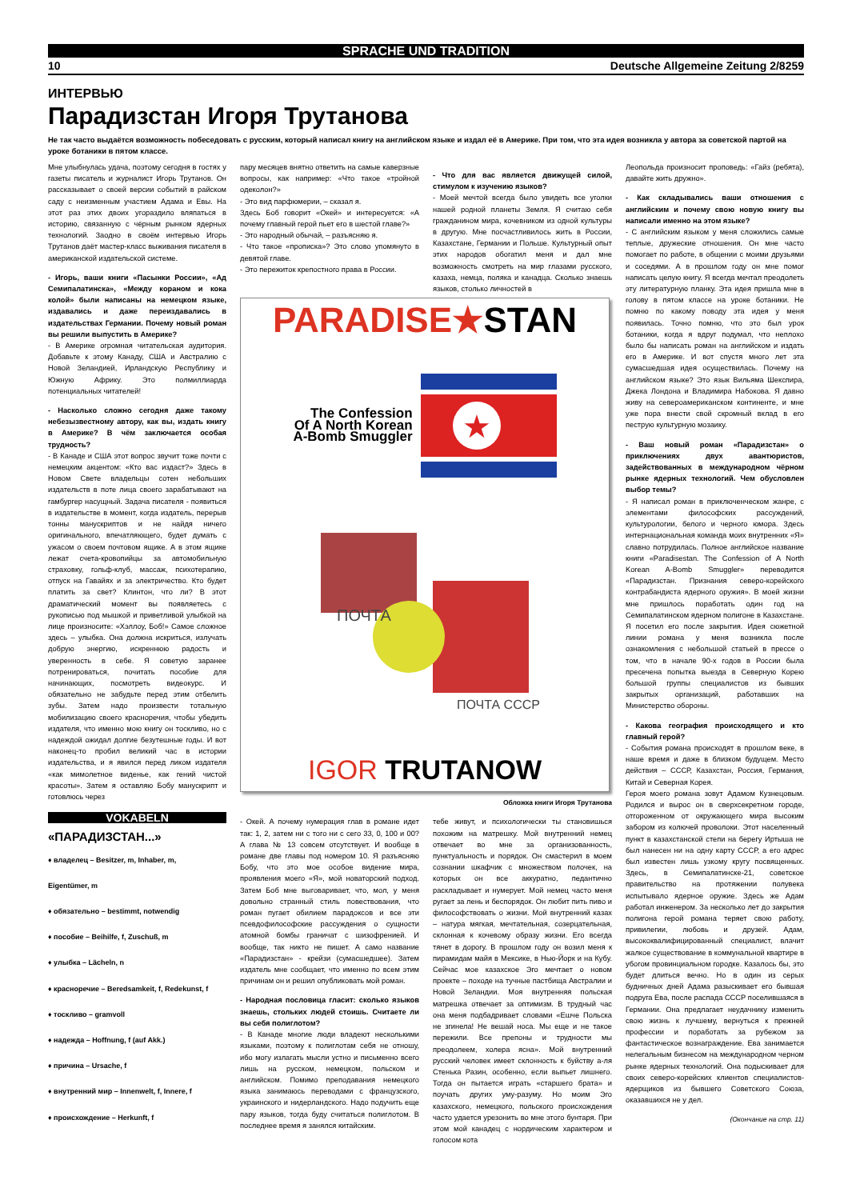SPRACHE UND TRADITION
10 Deutsche Allgemeine Zeitung 2/8259
ИНТЕРВЬЮ
Парадизстан Игоря Трутанова
Не так часто выдаётся возможность побеседовать с русским, который написал книгу на английском языке и издал её в Америке. При том, что эта идея возникла у автора за советской партой на уроке ботаники в пятом классе.
Мне улыбнулась удача, поэтому сегодня в гостях у газеты писатель и журналист Игорь Трутанов. Он рассказывает о своей версии событий в райском саду с неизменным участием Адама и Евы. На этот раз этих двоих угораздило вляпаться в историю, связанную с чёрным рынком ядерных технологий. Заодно в своём интервью Игорь Трутанов даёт мастер-класс выживания писателя в американской издательской системе.
- Игорь, ваши книги «Пасынки России», «Ад Семипалатинска», «Между кораном и кока колой» были написаны на немецком языке, издавались и даже переиздавались в издательствах Германии. Почему новый роман вы решили выпустить в Америке?
- В Америке огромная читательская аудитория. Добавьте к этому Канаду, США и Австралию с Новой Зеландией, Ирландскую Республику и Южную Африку. Это полмиллиарда потенциальных читателей!
- Насколько сложно сегодня даже такому небезызвестному автору, как вы, издать книгу в Америке? В чём заключается особая трудность?
- В Канаде и США этот вопрос звучит тоже почти с немецким акцентом: «Кто вас издаст?» Здесь в Новом Свете владельцы сотен небольших издательств в поте лица своего зарабатывают на гамбургер насущный. Задача писателя - появиться в издательстве в момент, когда издатель, перерыв тонны манускриптов и не найдя ничего оригинального, впечатляющего, будет думать с ужасом о своем почтовом ящике. А в этом ящике лежат счета-кровопийцы за автомобильную страховку, гольф-клуб, массаж, психотерапию, отпуск на Гавайях и за электричество. Кто будет платить за свет? Клинтон, что ли? В этот драматический момент вы появляетесь с рукописью под мышкой и приветливой улыбкой на лице произносите: «Хэллоу, Боб!» Самое сложное здесь – улыбка. Она должна искриться, излучать добрую энергию, искреннюю радость и уверенность в себе. Я советую заранее потренироваться, почитать пособие для начинающих, посмотреть видеокурс. И обязательно не забудьте перед этим отбелить зубы. Затем надо произвести тотальную мобилизацию своего красноречия, чтобы убедить издателя, что именно мою книгу он тоскливо, но с надеждой ожидал долгие безутешные годы. И вот наконец-то пробил великий час в истории издательства, и я явился перед ликом издателя «как мимолетное виденье, как гений чистой красоты». Затем я оставляю Бобу манускрипт и готовлюсь через
VOKABELN
«ПАРАДИЗСТАН...»
♦ владелец – Besitzer, m, Inhaber, m,
Eigentümer, m
♦ обязательно – bestimmt, notwendig
♦ пособие – Beihilfe, f, Zuschuß, m
♦ улыбка – Lächeln, n
♦ красноречие – Beredsamkeit, f, Redekunst, f
♦ тоскливо – gramvoll
♦ надежда – Hoffnung, f (auf Akk.)
♦ причина – Ursache, f
♦ внутренний мир – Innenwelt, f, Innere, f
♦ происхождение – Herkunft, f
пару месяцев внятно ответить на самые каверзные вопросы, как например: «Что такое «тройной одеколон?»
- Это вид парфюмерии, – сказал я.
Здесь Боб говорит «Окей» и интересуется: «А почему главный герой пьет его в шестой главе?»
- Это народный обычай, – разъясняю я.
- Что такое «прописка»? Это слово упомянуто в девятой главе.
- Это пережиток крепостного права в России.
- Что для вас является движущей силой, стимулом к изучению языков?
- Моей мечтой всегда было увидеть все уголки нашей родной планеты Земля. Я считаю себя гражданином мира, кочевником из одной культуры в другую. Мне посчастливилось жить в России, Казахстане, Германии и Польше. Культурный опыт этих народов обогатил меня и дал мне возможность смотреть на мир глазами русского, казаха, немца, поляка и канадца. Сколько знаешь языков, столько личностей в
PARADISE★STAN
The Confession
Of A North Korean
A-Bomb Smuggler
★
ПОЧТА
ПОЧТА СССР
IGOR TRUTANOW
Обложка книги Игоря Трутанова
- Окей. А почему нумерация глав в романе идет так: 1, 2, затем ни с того ни с сего 33, 0, 100 и 00? А глава № 13 совсем отсутствует. И вообще в романе две главы под номером 10. Я разъясняю Бобу, что это мое особое видение мира, проявления моего «Я», мой новаторский подход. Затем Боб мне выговаривает, что, мол, у меня довольно странный стиль повествования, что роман пугает обилием парадоксов и все эти псевдофилософские рассуждения о сущности атомной бомбы граничат с шизофренией. И вообще, так никто не пишет. А само название «Парадизстан» - крейзи (сумасшедшее). Затем издатель мне сообщает, что именно по всем этим причинам он и решил опубликовать мой роман.
- Народная пословица гласит: сколько языков знаешь, стольких людей стоишь. Считаете ли вы себя полиглотом?
- В Канаде многие люди владеют несколькими языками, поэтому к полиглотам себя не отношу, ибо могу излагать мысли устно и письменно всего лишь на русском, немецком, польском и английском. Помимо преподавания немецкого языка занимаюсь переводами с французского, украинского и нидерландского. Надо подучить еще пару языков, тогда буду считаться полиглотом. В последнее время я занялся китайским.
тебе живут, и психологически ты становишься похожим на матрешку. Мой внутренний немец отвечает во мне за организованность, пунктуальность и порядок. Он смастерил в моем сознании шкафчик с множеством полочек, на которых он все аккуратно, педантично раскладывает и нумерует. Мой немец часто меня ругает за лень и беспорядок. Он любит пить пиво и философствовать о жизни. Мой внутренний казах – натура мягкая, мечтательная, созерцательная, склонная к кочевому образу жизни. Его всегда тянет в дорогу. В прошлом году он возил меня к пирамидам майя в Мексике, в Нью-Йорк и на Кубу. Сейчас мое казахское Эго мечтает о новом проекте – походе на тучные пастбища Австралии и Новой Зеландии. Моя внутренняя польская матрешка отвечает за оптимизм. В трудный час она меня подбадривает словами «Ешче Польска не згинела! Не вешай носа. Мы еще и не такое пережили. Все препоны и трудности мы преодолеем, холера ясна». Мой внутренний русский человек имеет склонность к буйству а-ля Стенька Разин, особенно, если выпьет лишнего. Тогда он пытается играть «старшего брата» и поучать других уму-разуму. Но моим Эго казахского, немецкого, польского происхождения часто удается урезонить во мне этого бунтаря. При этом мой канадец с нордическим характером и голосом кота
Леопольда произносит проповедь: «Гайз (ребята), давайте жить дружно».
- Как складывались ваши отношения с английским и почему свою новую книгу вы написали именно на этом языке?
- С английским языком у меня сложились самые теплые, дружеские отношения. Он мне часто помогает по работе, в общении с моими друзьями и соседями. А в прошлом году он мне помог написать целую книгу. Я всегда мечтал преодолеть эту литературную планку. Эта идея пришла мне в голову в пятом классе на уроке ботаники. Не помню по какому поводу эта идея у меня появилась. Точно помню, что это был урок ботаники, когда я вдруг подумал, что неплохо было бы написать роман на английском и издать его в Америке. И вот спустя много лет эта сумасшедшая идея осуществилась. Почему на английском языке? Это язык Вильяма Шекспира, Джека Лондона и Владимира Набокова. Я давно живу на североамериканском континенте, и мне уже пора внести свой скромный вклад в его пеструю культурную мозаику.
- Ваш новый роман «Парадизстан» о приключениях двух авантюристов, задействованных в международном чёрном рынке ядерных технологий. Чем обусловлен выбор темы?
- Я написал роман в приключенческом жанре, с элементами философских рассуждений, культурологии, белого и черного юмора. Здесь интернациональная команда моих внутренних «Я» славно потрудилась. Полное английское название книги «Paradisestan. The Confession of A North Korean A-Bomb Smuggler» переводится «Парадизстан. Признания северо-корейского контрабандиста ядерного оружия». В моей жизни мне пришлось поработать один год на Семипалатинском ядерном полигоне в Казахстане. Я посетил его после закрытия. Идея сюжетной линии романа у меня возникла после ознакомления с небольшой статьей в прессе о том, что в начале 90-х годов в России была пресечена попытка выезда в Северную Корею большой группы специалистов из бывших закрытых организаций, работавших на Министерство обороны.
- Какова география происходящего и кто главный герой?
- События романа происходят в прошлом веке, в наше время и даже в близком будущем. Место действия – СССР, Казахстан, Россия, Германия, Китай и Северная Корея.
Героя моего романа зовут Адамом Кузнецовым. Родился и вырос он в сверхсекретном городе, отгороженном от окружающего мира высоким забором из колючей проволоки. Этот населенный пункт в казахстанской степи на берегу Иртыша не был нанесен ни на одну карту СССР, а его адрес был известен лишь узкому кругу посвященных. Здесь, в Семипалатинске-21, советское правительство на протяжении полувека испытывало ядерное оружие. Здесь же Адам работал инженером. За несколько лет до закрытия полигона герой романа теряет свою работу, привилегии, любовь и друзей. Адам, высококвалифицированный специалист, влачит жалкое существование в коммунальной квартире в убогом провинциальном городке. Казалось бы, это будет длиться вечно. Но в один из серых будничных дней Адама разыскивает его бывшая подруга Ева, после распада СССР поселившаяся в Германии. Она предлагает неудачнику изменить свою жизнь к лучшему, вернуться к прежней профессии и поработать за рубежом за фантастическое вознаграждение. Ева занимается нелегальным бизнесом на международном черном рынке ядерных технологий. Она подыскивает для своих северо-корейских клиентов специалистов-ядерщиков из бывшего Советского Союза, оказавшихся не у дел.
(Окончание на стр. 11)